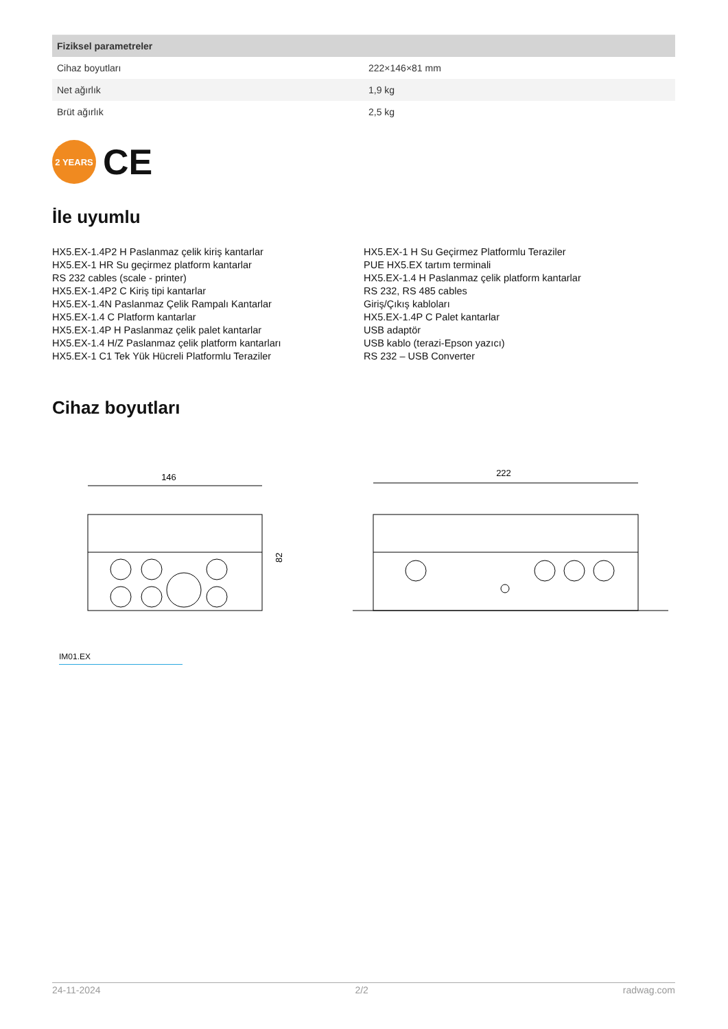| Fiziksel parametreler | |
| --- | --- |
| Cihaz boyutları | 222×146×81 mm |
| Net ağırlık | 1,9 kg |
| Brüt ağırlık | 2,5 kg |
2 YEARS
CE
İle uyumlu
HX5.EX-1.4P2 H Paslanmaz çelik kiriş kantarlar
HX5.EX-1 HR Su geçirmez platform kantarlar
RS 232 cables (scale - printer)
HX5.EX-1.4P2 C Kiriş tipi kantarlar
HX5.EX-1.4N Paslanmaz Çelik Rampalı Kantarlar
HX5.EX-1.4 C Platform kantarlar
HX5.EX-1.4P H Paslanmaz çelik palet kantarlar
HX5.EX-1.4 H/Z Paslanmaz çelik platform kantarları
HX5.EX-1 C1 Tek Yük Hücreli Platformlu Teraziler
HX5.EX-1 H Su Geçirmez Platformlu Teraziler
PUE HX5.EX tartım terminali
HX5.EX-1.4 H Paslanmaz çelik platform kantarlar
RS 232, RS 485 cables
Giriş/Çıkış kabloları
HX5.EX-1.4P C Palet kantarlar
USB adaptör
USB kablo (terazi-Epson yazıcı)
RS 232 – USB Converter
Cihaz boyutları
146
82
222
IM01.EX
24-11-2024 2/2 radwag.com